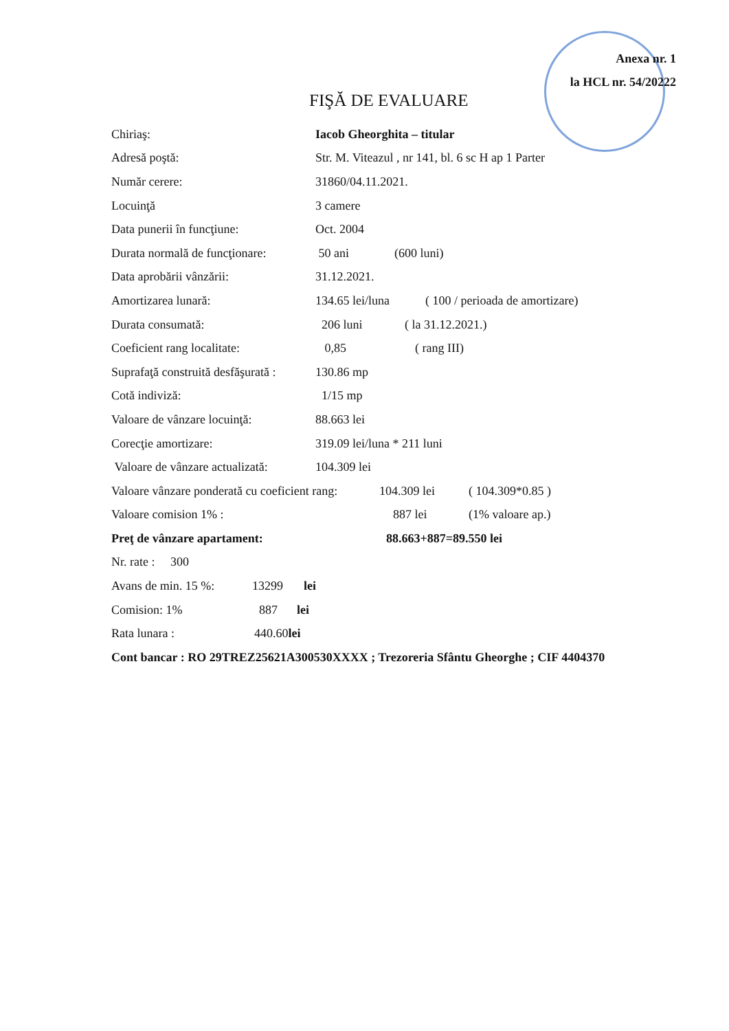Anexa nr. 1
la HCL nr. 54/20222
FIŞĂ DE EVALUARE
Chiriaş: Iacob Gheorghita – titular
Adresă poştă: Str. M. Viteazul , nr 141, bl. 6 sc H ap 1 Parter
Număr cerere: 31860/04.11.2021.
Locuinţă 3 camere
Data punerii în funcţiune: Oct. 2004
Durata normală de funcţionare: 50 ani (600 luni)
Data aprobării vânzării: 31.12.2021.
Amortizarea lunară: 134.65 lei/luna ( 100 / perioada de amortizare)
Durata consumată: 206 luni ( la 31.12.2021.)
Coeficient rang localitate: 0,85 ( rang III)
Suprafaţă construită desfăşurată : 130.86 mp
Cotă indiviză: 1/15 mp
Valoare de vânzare locuinţă: 88.663 lei
Corecţie amortizare: 319.09 lei/luna * 211 luni
Valoare de vânzare actualizată: 104.309 lei
Valoare vânzare ponderată cu coeficient rang: 104.309 lei ( 104.309*0.85 )
Valoare comision 1% : 887 lei (1% valoare ap.)
Preţ de vânzare apartament: 88.663+887=89.550 lei
Nr. rate : 300
Avans de min. 15 %: 13299 lei
Comision: 1% 887 lei
Rata lunara : 440.60lei
Cont bancar : RO 29TREZ25621A300530XXXX ; Trezoreria Sfântu Gheorghe ; CIF 4404370